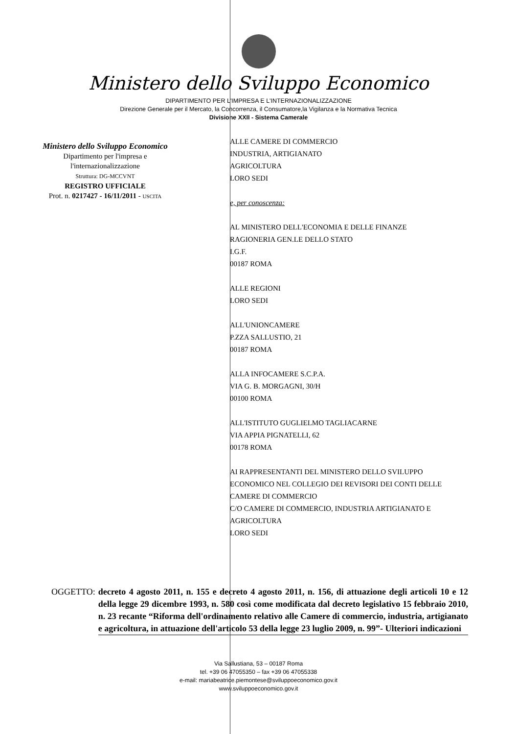Ministero dello Sviluppo Economico
DIPARTIMENTO PER L'IMPRESA E L'INTERNAZIONALIZZAZIONE
Direzione Generale per il Mercato, la Concorrenza, il Consumatore,la Vigilanza e la Normativa Tecnica
Divisione XXII - Sistema Camerale
Ministero dello Sviluppo Economico
Dipartimento per l'impresa e
l'internazionalizzazione
Struttura: DG-MCCVNT
REGISTRO UFFICIALE
Prot. n. 0217427 - 16/11/2011 - USCITA
ALLE CAMERE DI COMMERCIO
INDUSTRIA, ARTIGIANATO
AGRICOLTURA
LORO SEDI
e, per conoscenza:
AL MINISTERO DELL'ECONOMIA E DELLE FINANZE
RAGIONERIA GEN.LE DELLO STATO
I.G.F.
00187 ROMA
ALLE REGIONI
LORO SEDI
ALL'UNIONCAMERE
P.ZZA SALLUSTIO, 21
00187 ROMA
ALLA INFOCAMERE S.C.P.A.
VIA G. B. MORGAGNI, 30/H
00100 ROMA
ALL'ISTITUTO GUGLIELMO TAGLIACARNE
VIA APPIA PIGNATELLI, 62
00178 ROMA
AI RAPPRESENTANTI DEL MINISTERO DELLO SVILUPPO
ECONOMICO NEL COLLEGIO DEI REVISORI DEI CONTI DELLE
CAMERE DI COMMERCIO
C/O CAMERE DI COMMERCIO, INDUSTRIA ARTIGIANATO E
AGRICOLTURA
LORO SEDI
OGGETTO: decreto 4 agosto 2011, n. 155 e decreto 4 agosto 2011, n. 156, di attuazione degli articoli 10 e 12 della legge 29 dicembre 1993, n. 580 così come modificata dal decreto legislativo 15 febbraio 2010, n. 23 recante “Riforma dell'ordinamento relativo alle Camere di commercio, industria, artigianato e agricoltura, in attuazione dell'articolo 53 della legge 23 luglio 2009, n. 99”- Ulteriori indicazioni
Via Sallustiana, 53 – 00187 Roma
tel. +39 06 47055350 – fax +39 06 47055338
e-mail: mariabeatrice.piemontese@sviluppoeconomico.gov.it
www.sviluppoeconomico.gov.it